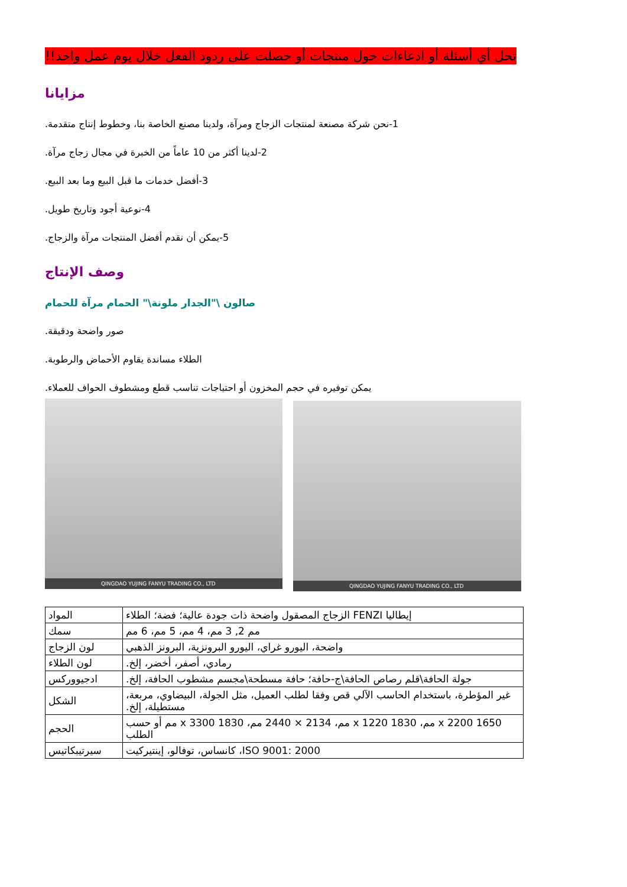تحل أي أسئلة أو ادعاءات حول منتجات أو حصلت على ردود الفعل خلال يوم عمل واحد!!
مزايانا
1-نحن شركة مصنعة لمنتجات الزجاج ومرآة، ولدينا مصنع الخاصة بنا، وخطوط إنتاج متقدمة.
2-لدينا أكثر من 10 عاماً من الخبرة في مجال زجاج مرآة.
3-أفضل خدمات ما قبل البيع وما بعد البيع.
4-نوعية أجود وتاريخ طويل.
5-يمكن أن نقدم أفضل المنتجات مرآة والزجاج.
وصف الإنتاج
صالون \"الجدار ملونة\" الحمام مرآة للحمام
صور واضحة ودقيقة.
الطلاء مساندة يقاوم الأحماض والرطوبة.
يمكن توفيره في حجم المخزون أو احتياجات تناسب قطع ومشطوف الحواف للعملاء.
QINGDAO YUJING FANYU TRADING CO., LTD
QINGDAO YUJING FANYU TRADING CO., LTD
| المواد | إيطاليا FENZI الزجاج المصقول واضحة ذات جودة عالية؛ فضة؛ الطلاء |
| سمك | مم 2, 3 مم، 4 مم، 5 مم، 6 مم |
| لون الزجاج | واضحة، اليورو غراي، اليورو البرونزية، البرونز الذهبي |
| لون الطلاء | رمادي، أصفر، أخضر، إلخ. |
| ادجيووركس | جولة الحافة\قلم رصاص الحافة\ج-حافة؛ حافة مسطحة\مجسم مشطوب الحافة، إلخ. |
| الشكل | غير المؤطرة، باستخدام الحاسب الآلي قص وفقا لطلب العميل، مثل الجولة، البيضاوي، مربعة، مستطيلة، إلخ. |
| الحجم | 1650 x 2200 مم، 1830 x 1220 مم، 2134 × 2440 مم، 1830 x 3300 مم أو حسب الطلب |
| سيرتيبكاتيس | ISO 9001: 2000، كانساس، توفالو، إينتيركيت |